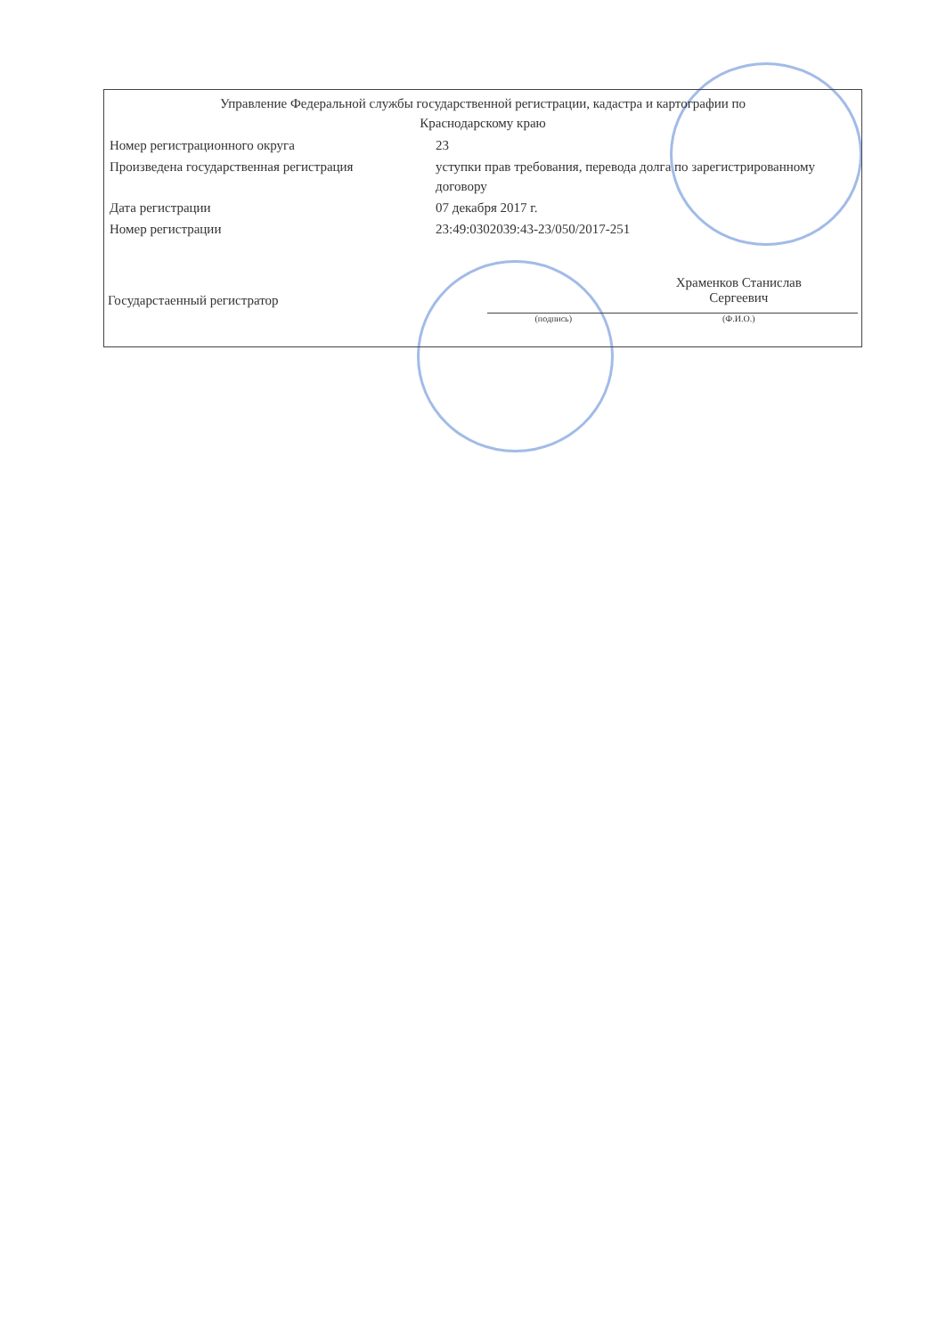Управление Федеральной службы государственной регистрации, кадастра и картографии по
Краснодарскому краю
| Номер регистрационного округа | 23 |
| Произведена государственная регистрация | уступки прав требования, перевода долга по зарегистрированному договору |
| Дата регистрации | 07 декабря 2017 г. |
| Номер регистрации | 23:49:0302039:43-23/050/2017-251 |
Государстаенный регистратор
Храменков Станислав
Сергеевич
(подпись) (Ф.И.О.)